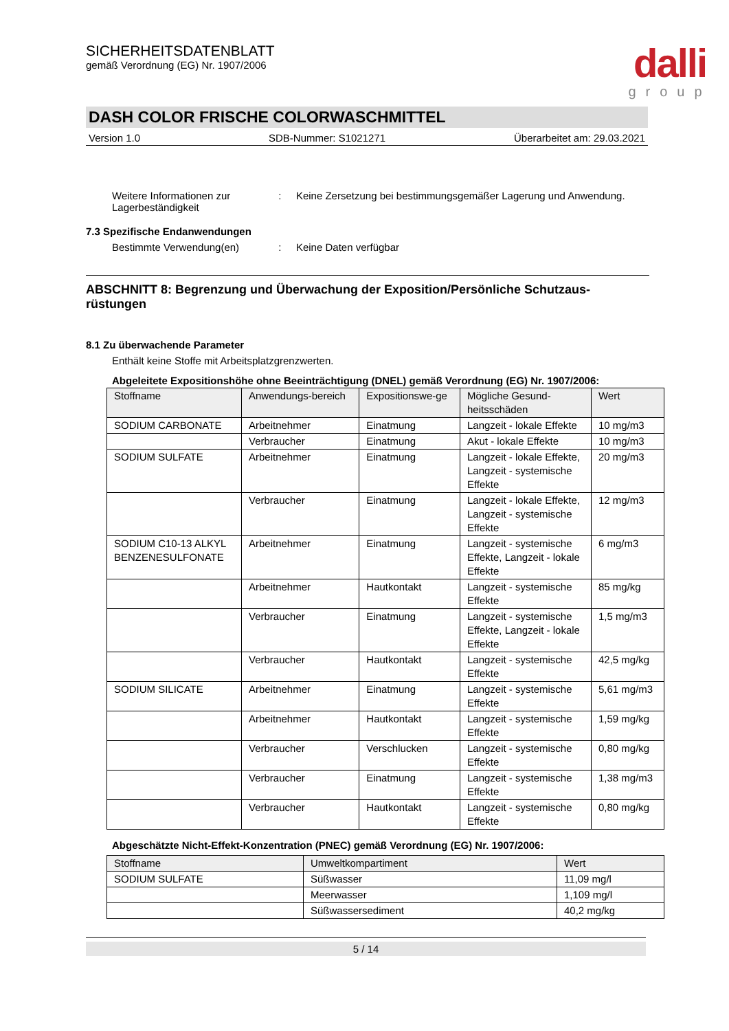dalli
group
SICHERHEITSDATENBLATT
gemäß Verordnung (EG) Nr. 1907/2006
DASH COLOR FRISCHE COLORWASCHMITTEL
Version 1.0 SDB-Nummer: S1021271 Überarbeitet am: 29.03.2021
Weitere Informationen zur Lagerbeständigkeit
: Keine Zersetzung bei bestimmungsgemäßer Lagerung und Anwendung.
7.3 Spezifische Endanwendungen
Bestimmte Verwendung(en) : Keine Daten verfügbar
ABSCHNITT 8: Begrenzung und Überwachung der Exposition/Persönliche Schutzaus-rüstungen
8.1 Zu überwachende Parameter
Enthält keine Stoffe mit Arbeitsplatzgrenzwerten.
Abgeleitete Expositionshöhe ohne Beeinträchtigung (DNEL) gemäß Verordnung (EG) Nr. 1907/2006:
| Stoffname | Anwendungs-bereich | Expositionswe-ge | Mögliche Gesund-heitsschäden | Wert |
| --- | --- | --- | --- | --- |
| SODIUM CARBONATE | Arbeitnehmer | Einatmung | Langzeit - lokale Effekte | 10 mg/m3 |
| | Verbraucher | Einatmung | Akut - lokale Effekte | 10 mg/m3 |
| SODIUM SULFATE | Arbeitnehmer | Einatmung | Langzeit - lokale Effekte, Langzeit - systemische Effekte | 20 mg/m3 |
| | Verbraucher | Einatmung | Langzeit - lokale Effekte, Langzeit - systemische Effekte | 12 mg/m3 |
| SODIUM C10-13 ALKYL BENZENESULFONATE | Arbeitnehmer | Einatmung | Langzeit - systemische Effekte, Langzeit - lokale Effekte | 6 mg/m3 |
| | Arbeitnehmer | Hautkontakt | Langzeit - systemische Effekte | 85 mg/kg |
| | Verbraucher | Einatmung | Langzeit - systemische Effekte, Langzeit - lokale Effekte | 1,5 mg/m3 |
| | Verbraucher | Hautkontakt | Langzeit - systemische Effekte | 42,5 mg/kg |
| SODIUM SILICATE | Arbeitnehmer | Einatmung | Langzeit - systemische Effekte | 5,61 mg/m3 |
| | Arbeitnehmer | Hautkontakt | Langzeit - systemische Effekte | 1,59 mg/kg |
| | Verbraucher | Verschlucken | Langzeit - systemische Effekte | 0,80 mg/kg |
| | Verbraucher | Einatmung | Langzeit - systemische Effekte | 1,38 mg/m3 |
| | Verbraucher | Hautkontakt | Langzeit - systemische Effekte | 0,80 mg/kg |
Abgeschätzte Nicht-Effekt-Konzentration (PNEC) gemäß Verordnung (EG) Nr. 1907/2006:
| Stoffname | Umweltkompartiment | Wert |
| --- | --- | --- |
| SODIUM SULFATE | Süßwasser | 11,09 mg/l |
| | Meerwasser | 1,109 mg/l |
| | Süßwassersediment | 40,2 mg/kg |
5 / 14